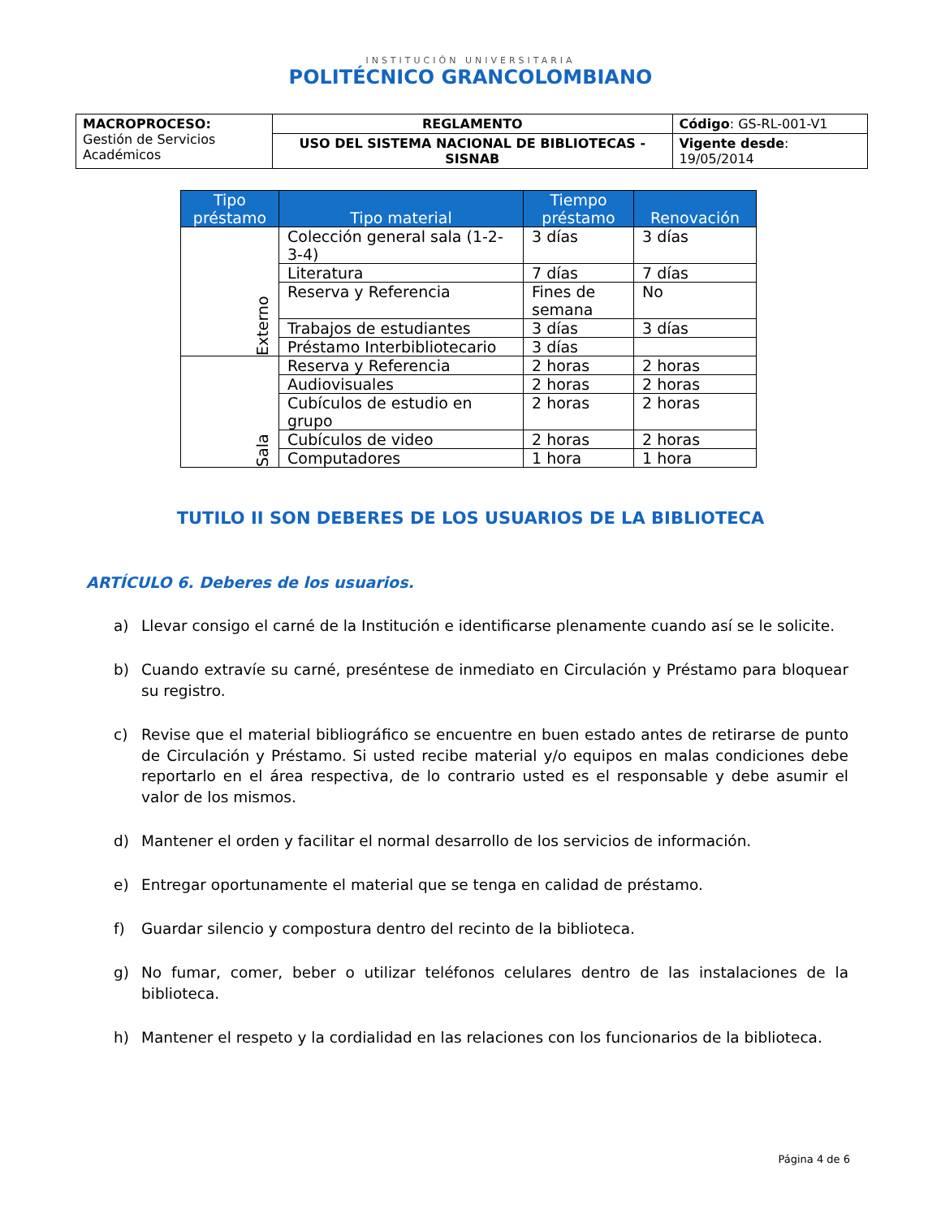INSTITUCIÓN UNIVERSITARIA
POLITÉCNICO GRANCOLOMBIANO
| MACROPROCESO: Gestión de Servicios Académicos | REGLAMENTO | Código : GS-RL-001-V1 |
| | USO DEL SISTEMA NACIONAL DE BIBLIOTECAS - SISNAB | Vigente desde : 19/05/2014 |
| Tipo préstamo | Tipo material | Tiempo préstamo | Renovación |
| --- | --- | --- | --- |
| Externo | Colección general sala (1-2-3-4) | 3 días | 3 días |
| | Literatura | 7 días | 7 días |
| | Reserva y Referencia | Fines de semana | No |
| | Trabajos de estudiantes | 3 días | 3 días |
| | Préstamo Interbibliotecario | 3 días | |
| Sala | Reserva y Referencia | 2 horas | 2 horas |
| | Audiovisuales | 2 horas | 2 horas |
| | Cubículos de estudio en grupo | 2 horas | 2 horas |
| | Cubículos de video | 2 horas | 2 horas |
| | Computadores | 1 hora | 1 hora |
TUTILO II SON DEBERES DE LOS USUARIOS DE LA BIBLIOTECA
ARTÍCULO 6. Deberes de los usuarios.
a) Llevar consigo el carné de la Institución e identificarse plenamente cuando así se le solicite.
b) Cuando extravíe su carné, preséntese de inmediato en Circulación y Préstamo para bloquear su registro.
c) Revise que el material bibliográfico se encuentre en buen estado antes de retirarse de punto de Circulación y Préstamo. Si usted recibe material y/o equipos en malas condiciones debe reportarlo en el área respectiva, de lo contrario usted es el responsable y debe asumir el valor de los mismos.
d) Mantener el orden y facilitar el normal desarrollo de los servicios de información.
e) Entregar oportunamente el material que se tenga en calidad de préstamo.
f) Guardar silencio y compostura dentro del recinto de la biblioteca.
g) No fumar, comer, beber o utilizar teléfonos celulares dentro de las instalaciones de la biblioteca.
h) Mantener el respeto y la cordialidad en las relaciones con los funcionarios de la biblioteca.
Página 4 de 6